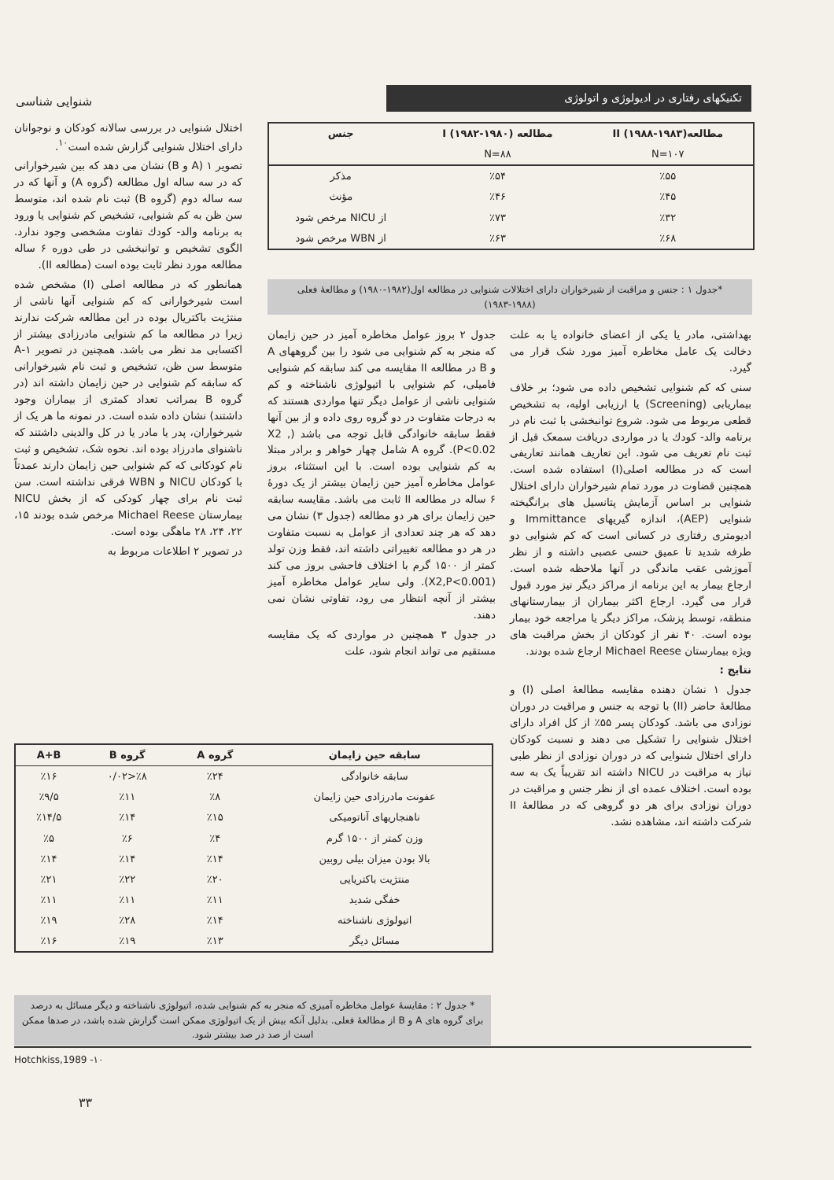تکنیکهای رفتاری در ادیولوژی و اتولوژی
شنوایی شناسی
| مطالعهII (۱۹۸۸-۱۹۸۳) | مطالعه I (۱۹۸۲-۱۹۸۰) | جنس |
| --- | --- | --- |
| N=۱۰۷ | N=۸۸ | |
| ٪۵۵ | ٪۵۴ | مذکر |
| ٪۴۵ | ٪۴۶ | مؤنث |
| ٪۳۲ | ٪۷۳ | از NICU مرخص شود |
| ٪۶۸ | ٪۶۳ | از WBN مرخص شود |
*جدول ۱ : جنس و مراقبت از شیرخواران دارای اختلالات شنوایی در مطالعه اول(۱۹۸۲-۱۹۸۰) و مطالعهٔ فعلی (۱۹۸۸-۱۹۸۳)
اختلال شنوایی در بررسی سالانه کودکان و نوجوانان دارای اختلال شنوایی گزارش شده است<sup>۱۰</sup>.
تصویر ۱ (A و B) نشان می دهد که بین شیرخوارانی که در سه ساله اول مطالعه (گروه A) و آنها که در سه ساله دوم (گروه B) ثبت نام شده اند، متوسط سن ظن به کم شنوایی، تشخیص کم شنوایی یا ورود به برنامه والد- کودك تفاوت مشخصی وجود ندارد. الگوی تشخیص و توانبخشی در طی دوره ۶ ساله مطالعه مورد نظر ثابت بوده است (مطالعه II).
همانطور که در مطالعه اصلی (I) مشخص شده است شیرخوارانی که کم شنوایی آنها ناشی از منتژیت باکتریال بوده در این مطالعه شرکت ندارند زیرا در مطالعه ما کم شنوایی مادرزادی بیشتر از اکتسابی مد نظر می باشد. همچنین در تصویر ۱-A متوسط سن ظن، تشخیص و ثبت نام شیرخوارانی که سابقه کم شنوایی در حین زایمان داشته اند (در گروه B بمراتب تعداد کمتری از بیماران وجود داشتند) نشان داده شده است. در نمونه ما هر یک از شیرخواران، پدر یا مادر یا در کل والدینی داشتند که ناشنوای مادرزاد بوده اند. نحوه شک، تشخیص و ثبت نام کودکانی که کم شنوایی حین زایمان دارند عمدتاً با کودکان NICU و WBN فرقی نداشته است. سن ثبت نام برای چهار کودکی که از بخش NICU بیمارستان Michael Reese مرخص شده بودند ۱۵، ۲۲، ۲۴، ۲۸ ماهگی بوده است.
در تصویر ۲ اطلاعات مربوط به
جدول ۲ بروز عوامل مخاطره آمیز در حین زایمان که منجر به کم شنوایی می شود را بین گروههای A و B در مطالعه II مقایسه می کند سابقه کم شنوایی فامیلی، کم شنوایی با اتیولوژی ناشناخته و کم شنوایی ناشی از عوامل دیگر تنها مواردی هستند که به درجات متفاوت در دو گروه روی داده و از بین آنها فقط سابقه خانوادگی قابل توجه می باشد (X2 , P<0.02). گروه A شامل چهار خواهر و برادر مبتلا به کم شنوایی بوده است. با این استثناء، بروز عوامل مخاطره آمیز حین زایمان بیشتر از یک دورهٔ ۶ ساله در مطالعه II ثابت می باشد. مقایسه سابقه حین زایمان برای هر دو مطالعه (جدول ۳) نشان می دهد که هر چند تعدادی از عوامل به نسبت متفاوت در هر دو مطالعه تغییراتی داشته اند، فقط وزن تولد کمتر از ۱۵۰۰ گرم با اختلاف فاحشی بروز می کند (X2,P<0.001). ولی سایر عوامل مخاطره آمیز بیشتر از آنچه انتظار می رود، تفاوتی نشان نمی دهند.
در جدول ۳ همچنین در مواردی که یک مقایسه مستقیم می تواند انجام شود، علت
بهداشتی، مادر یا یکی از اعضای خانواده یا به علت دخالت یک عامل مخاطره آمیز مورد شک قرار می گیرد.
سنی که کم شنوایی تشخیص داده می شود؛ بر خلاف بیماریابی (Screening) یا ارزیابی اولیه، به تشخیص قطعی مربوط می شود. شروع توانبخشی با ثبت نام در برنامه والد- کودك یا در مواردی دریافت سمعک قبل از ثبت نام تعریف می شود. این تعاریف همانند تعاریفی است که در مطالعه اصلی(I) استفاده شده است. همچنین قضاوت در مورد تمام شیرخواران دارای اختلال شنوایی بر اساس آزمایش پتانسیل های برانگیخته شنوایی (AEP)، اندازه گیریهای Immittance و ادیومتری رفتاری در کسانی است که کم شنوایی دو طرفه شدید تا عمیق حسی عصبی داشته و از نظر آموزشی عقب ماندگی در آنها ملاحظه شده است. ارجاع بیمار به این برنامه از مراکز دیگر نیز مورد قبول قرار می گیرد. ارجاع اکثر بیماران از بیمارستانهای منطقه، توسط پزشک، مراکز دیگر یا مراجعه خود بیمار بوده است. ۴۰ نفر از کودکان از بخش مراقبت های ویژه بیمارستان Michael Reese ارجاع شده بودند.
نتایج :
جدول ۱ نشان دهنده مقایسه مطالعهٔ اصلی (I) و مطالعهٔ حاضر (II) با توجه به جنس و مراقبت در دوران نوزادی می باشد. کودکان پسر ۵۵٪ از کل افراد دارای اختلال شنوایی را تشکیل می دهند و نسبت کودکان دارای اختلال شنوایی که در دوران نوزادی از نظر طبی نیاز به مراقبت در NICU داشته اند تقریباً یک به سه بوده است. اختلاف عمده ای از نظر جنس و مراقبت در دوران نوزادی برای هر دو گروهی که در مطالعهٔ II شرکت داشته اند، مشاهده نشد.
| سابقه حین زایمان | گروه A | گروه B | A+B |
| --- | --- | --- | --- |
| سابقه خانوادگی | ٪۲۴ | ٪۸<۰/۰۲ | ٪۱۶ |
| عفونت مادرزادی حین زایمان | ٪۸ | ٪۱۱ | ٪۹/۵ |
| ناهنجاریهای آناتومیکی | ٪۱۵ | ٪۱۴ | ٪۱۴/۵ |
| وزن کمتر از ۱۵۰۰ گرم | ٪۴ | ٪۶ | ٪۵ |
| بالا بودن میزان بیلی روبین | ٪۱۴ | ٪۱۴ | ٪۱۴ |
| منتژیت باکتریایی | ٪۲۰ | ٪۲۲ | ٪۲۱ |
| خفگی شدید | ٪۱۱ | ٪۱۱ | ٪۱۱ |
| اتیولوژی ناشناخته | ٪۱۴ | ٪۲۸ | ٪۱۹ |
| مسائل دیگر | ٪۱۳ | ٪۱۹ | ٪۱۶ |
* جدول ۲ : مقایسهٔ عوامل مخاطره آمیزی که منجر به کم شنوایی شده، اتیولوژی ناشناخته و دیگر مسائل به درصد برای گروه های A و B از مطالعهٔ فعلی. بدلیل آنکه بیش از یک اتیولوژی ممکن است گزارش شده باشد، در صدها ممکن است از صد در صد بیشتر شود.
Hotchkiss,1989 -۱۰
۳۳